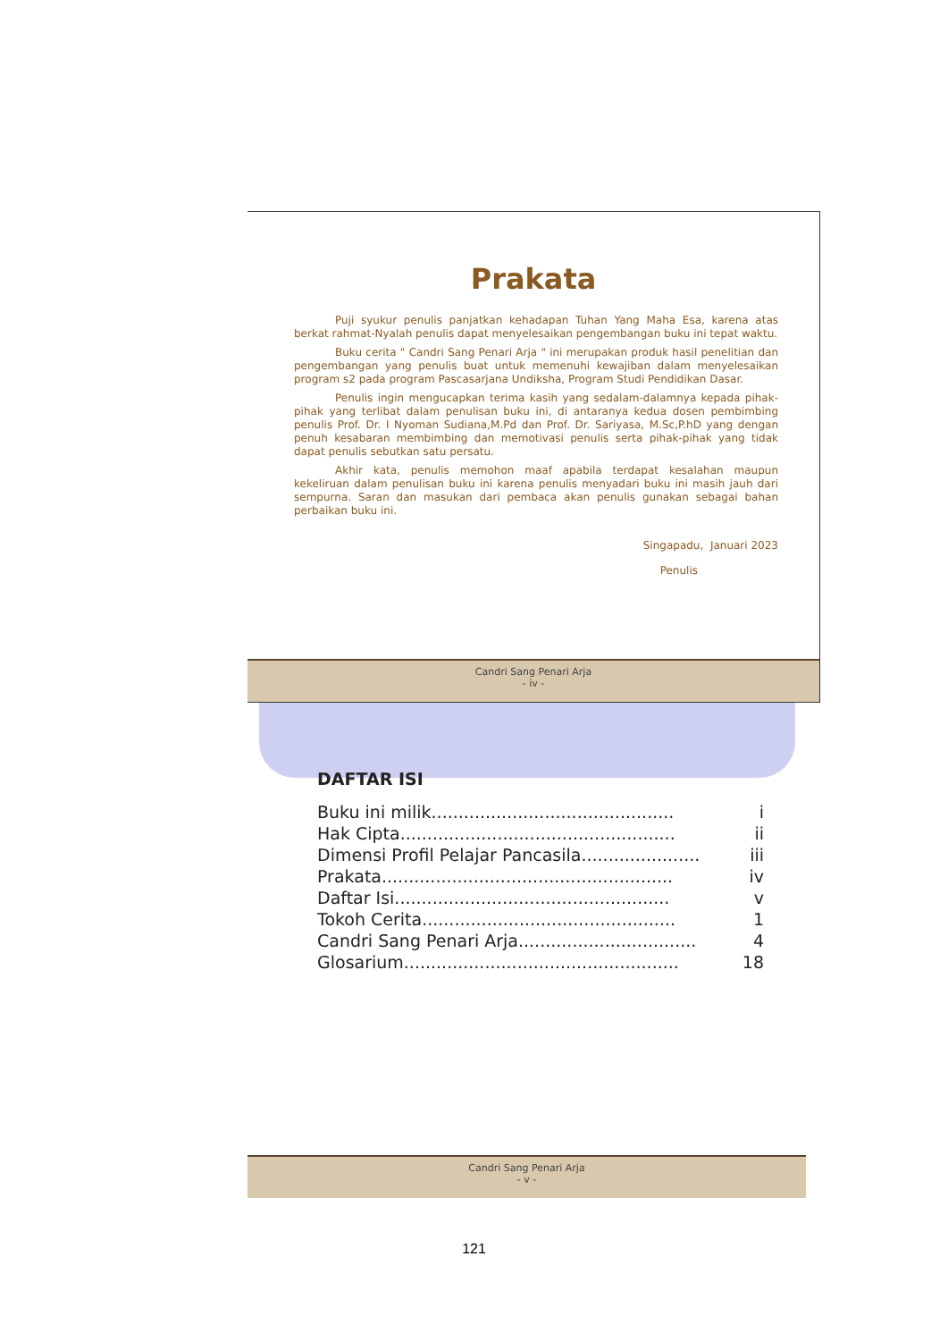Prakata
Puji syukur penulis panjatkan kehadapan Tuhan Yang Maha Esa, karena atas berkat rahmat-Nyalah penulis dapat menyelesaikan pengembangan buku ini tepat waktu.
Buku cerita " Candri Sang Penari Arja " ini merupakan produk hasil penelitian dan pengembangan yang penulis buat untuk memenuhi kewajiban dalam menyelesaikan program s2 pada program Pascasarjana Undiksha, Program Studi Pendidikan Dasar.
Penulis ingin mengucapkan terima kasih yang sedalam-dalamnya kepada pihak-pihak yang terlibat dalam penulisan buku ini, di antaranya kedua dosen pembimbing penulis Prof. Dr. I Nyoman Sudiana,M.Pd dan Prof. Dr. Sariyasa, M.Sc,P.hD yang dengan penuh kesabaran membimbing dan memotivasi penulis serta pihak-pihak yang tidak dapat penulis sebutkan satu persatu.
Akhir kata, penulis memohon maaf apabila terdapat kesalahan maupun kekeliruan dalam penulisan buku ini karena penulis menyadari buku ini masih jauh dari sempurna. Saran dan masukan dari pembaca akan penulis gunakan sebagai bahan perbaikan buku ini.
Singapadu, Januari 2023
Penulis
Candri Sang Penari Arja
- iv -
DAFTAR ISI
Buku ini milik............................................. i
Hak Cipta................................................... ii
Dimensi Profil Pelajar Pancasila...................... iii
Prakata...................................................... iv
Daftar Isi................................................... v
Tokoh Cerita............................................... 1
Candri Sang Penari Arja................................. 4
Glosarium................................................... 18
Candri Sang Penari Arja
- v -
121